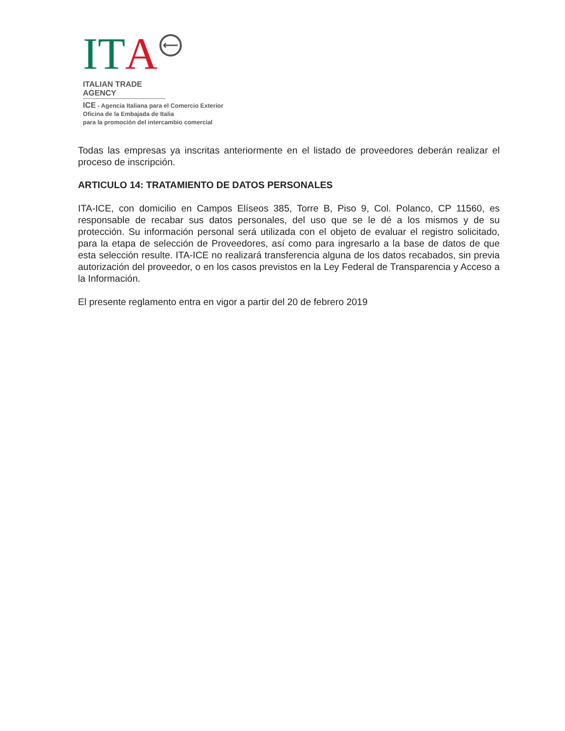I T A ⟵
ITALIAN TRADE AGENCY
ICE - Agencia Italiana para el Comercio Exterior
Oficina de la Embajada de Italia
para la promoción del intercambio comercial
Todas las empresas ya inscritas anteriormente en el listado de proveedores deberán realizar el proceso de inscripción.
ARTICULO 14: TRATAMIENTO DE DATOS PERSONALES
ITA-ICE, con domicilio en Campos Elíseos 385, Torre B, Piso 9, Col. Polanco, CP 11560, es responsable de recabar sus datos personales, del uso que se le dé a los mismos y de su protección. Su información personal será utilizada con el objeto de evaluar el registro solicitado, para la etapa de selección de Proveedores, así como para ingresarlo a la base de datos de que esta selección resulte. ITA-ICE no realizará transferencia alguna de los datos recabados, sin previa autorización del proveedor, o en los casos previstos en la Ley Federal de Transparencia y Acceso a la Información.
El presente reglamento entra en vigor a partir del 20 de febrero 2019